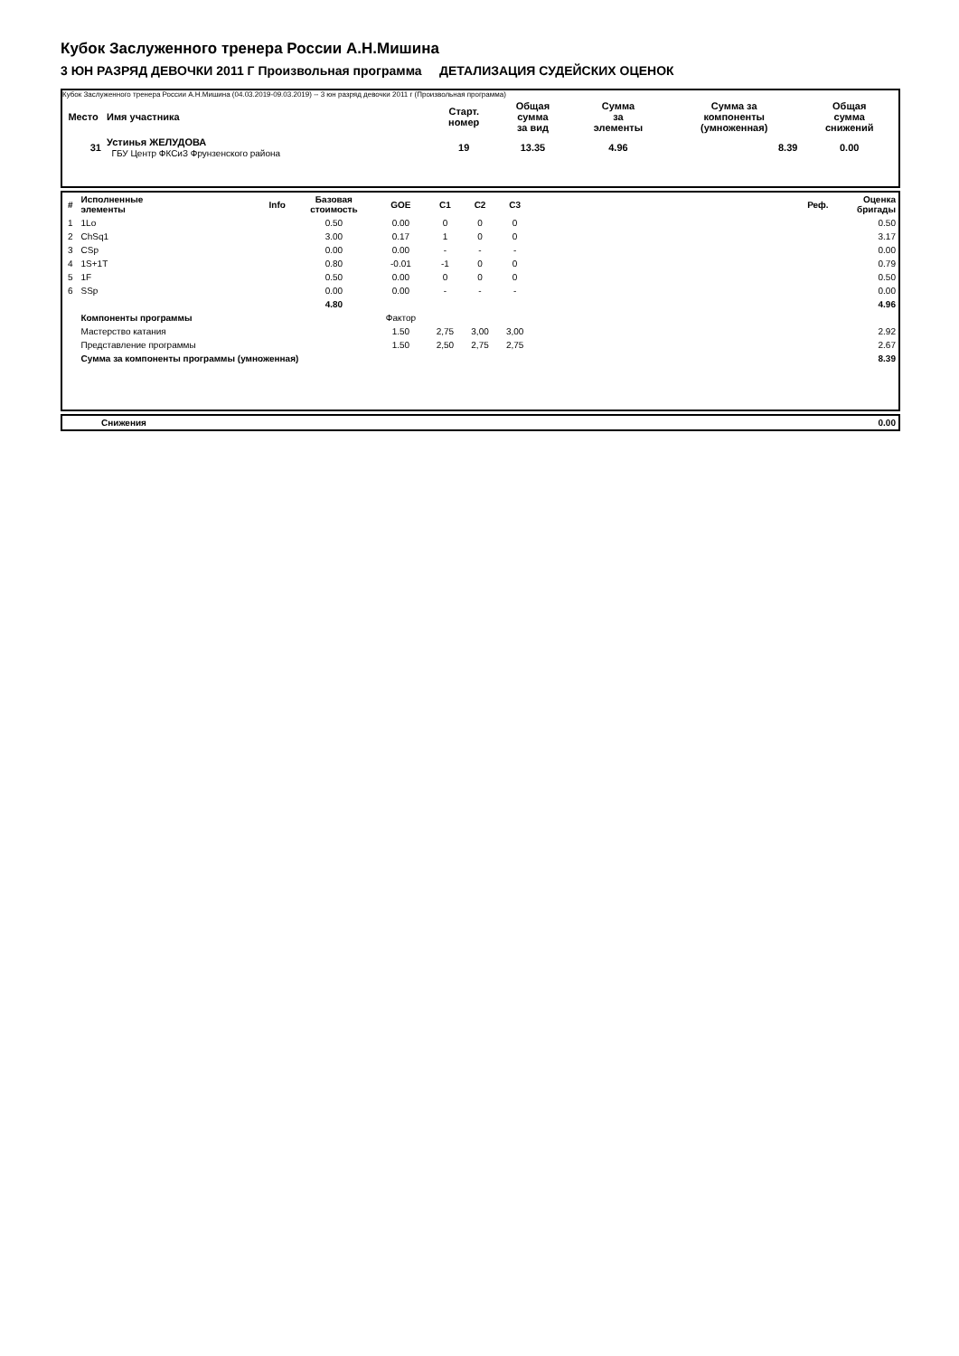Кубок Заслуженного тренера России А.Н.Мишина
3 ЮН РАЗРЯД ДЕВОЧКИ 2011 Г Произвольная программа ДЕТАЛИЗАЦИЯ СУДЕЙСКИХ ОЦЕНОК
Кубок Заслуженного тренера России А.Н.Мишина (04.03.2019-09.03.2019) -- 3 юн разряд девочки 2011 г (Произвольная программа)
| Место | Имя участника | Старт. номер | Общая сумма за вид | Сумма за элементы | Сумма за компоненты (умноженная) | Общая сумма снижений |
| --- | --- | --- | --- | --- | --- | --- |
| 31 | Устинья ЖЕЛУДОВА ГБУ Центр ФКСиЗ Фрунзенского района | 19 | 13.35 | 4.96 | 8.39 | 0.00 |
| # | Исполненные элементы | Info | Базовая стоимость | GOE | C1 | C2 | C3 | | Реф. | Оценка бригады |
| --- | --- | --- | --- | --- | --- | --- | --- | --- | --- | --- |
| 1 | 1Lo | | 0.50 | 0.00 | 0 | 0 | 0 | | | 0.50 |
| 2 | ChSq1 | | 3.00 | 0.17 | 1 | 0 | 0 | | | 3.17 |
| 3 | CSp | | 0.00 | 0.00 | - | - | - | | | 0.00 |
| 4 | 1S+1T | | 0.80 | -0.01 | -1 | 0 | 0 | | | 0.79 |
| 5 | 1F | | 0.50 | 0.00 | 0 | 0 | 0 | | | 0.50 |
| 6 | SSp | | 0.00 | 0.00 | - | - | - | | | 0.00 |
| | | | 4.80 | | | | | | | 4.96 |
| | Компоненты программы | | | Фактор | | | | | | |
| | Мастерство катания | | | 1.50 | 2,75 | 3,00 | 3,00 | | | 2.92 |
| | Представление программы | | | 1.50 | 2,50 | 2,75 | 2,75 | | | 2.67 |
| | Сумма за компоненты программы (умноженная) | | | | | | | | | 8.39 |
| | Снижения | 0.00 |